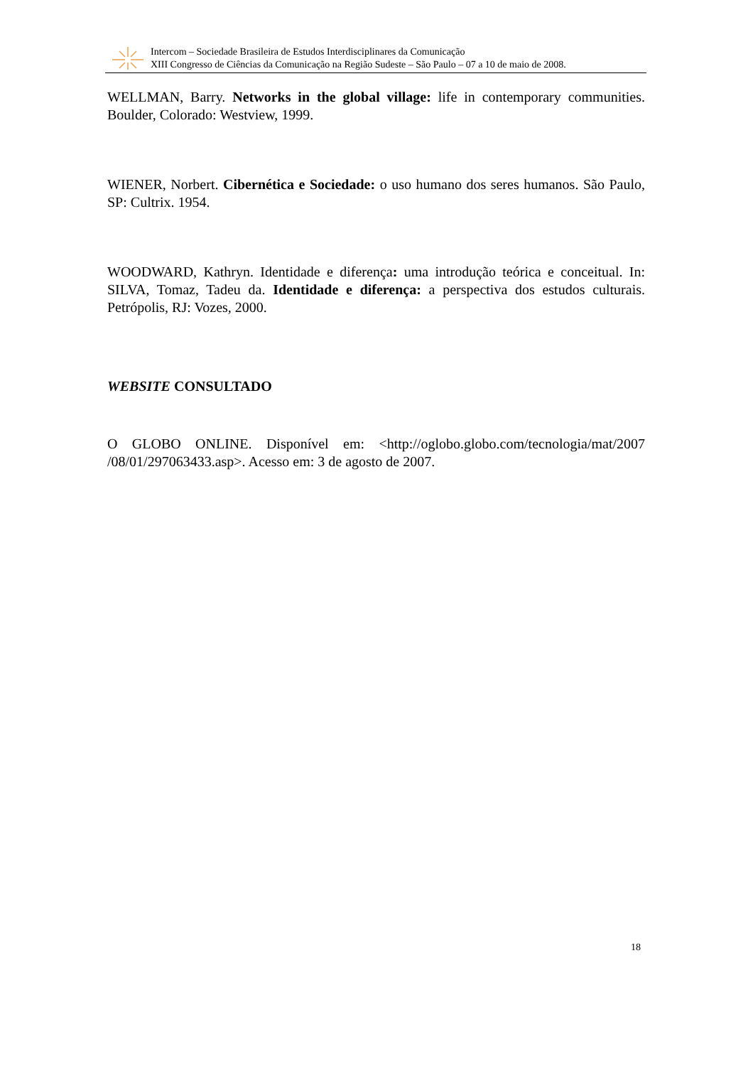Intercom – Sociedade Brasileira de Estudos Interdisciplinares da Comunicação
XIII Congresso de Ciências da Comunicação na Região Sudeste – São Paulo – 07 a 10 de maio de 2008.
WELLMAN, Barry. Networks in the global village: life in contemporary communities. Boulder, Colorado: Westview, 1999.
WIENER, Norbert. Cibernética e Sociedade: o uso humano dos seres humanos. São Paulo, SP: Cultrix. 1954.
WOODWARD, Kathryn. Identidade e diferença: uma introdução teórica e conceitual. In: SILVA, Tomaz, Tadeu da. Identidade e diferença: a perspectiva dos estudos culturais. Petrópolis, RJ: Vozes, 2000.
WEBSITE CONSULTADO
O GLOBO ONLINE. Disponível em: <http://oglobo.globo.com/tecnologia/mat/2007 /08/01/297063433.asp>. Acesso em: 3 de agosto de 2007.
18